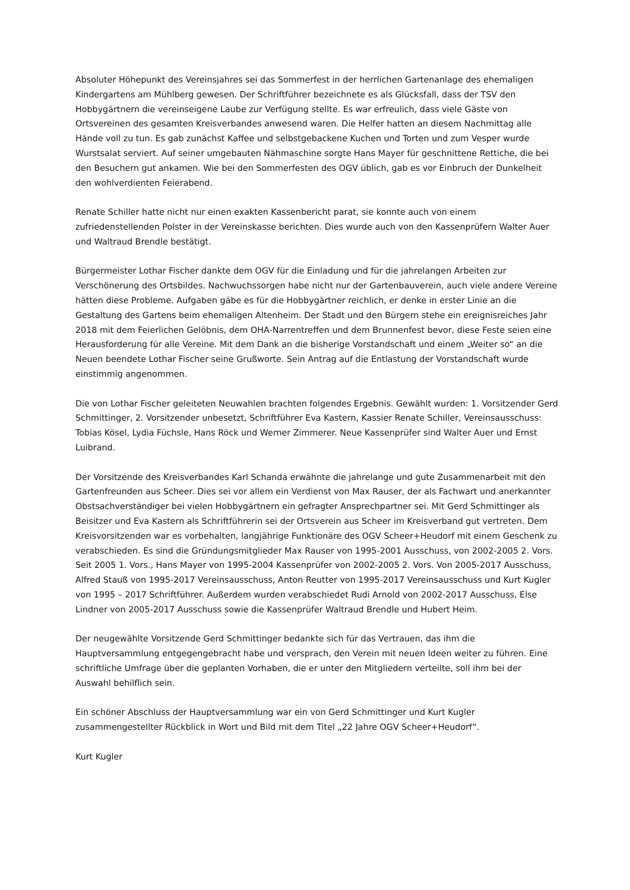Absoluter Höhepunkt des Vereinsjahres sei das Sommerfest in der herrlichen Gartenanlage des ehemaligen Kindergartens am Mühlberg gewesen. Der Schriftführer bezeichnete es als Glücksfall, dass der TSV den Hobbygärtnern die vereinseigene Laube zur Verfügung stellte. Es war erfreulich, dass viele Gäste von Ortsvereinen des gesamten Kreisverbandes anwesend waren. Die Helfer hatten an diesem Nachmittag alle Hände voll zu tun. Es gab zunächst Kaffee und selbstgebackene Kuchen und Torten und zum Vesper wurde Wurstsalat serviert. Auf seiner umgebauten Nähmaschine sorgte Hans Mayer für geschnittene Rettiche, die bei den Besuchern gut ankamen. Wie bei den Sommerfesten des OGV üblich, gab es vor Einbruch der Dunkelheit den wohlverdienten Feierabend.
Renate Schiller hatte nicht nur einen exakten Kassenbericht parat, sie konnte auch von einem zufriedenstellenden Polster in der Vereinskasse berichten. Dies wurde auch von den Kassenprüfern Walter Auer und Waltraud Brendle bestätigt.
Bürgermeister Lothar Fischer dankte dem OGV für die Einladung und für die jahrelangen Arbeiten zur Verschönerung des Ortsbildes. Nachwuchssorgen habe nicht nur der Gartenbauverein, auch viele andere Vereine hätten diese Probleme. Aufgaben gäbe es für die Hobbygärtner reichlich, er denke in erster Linie an die Gestaltung des Gartens beim ehemaligen Altenheim. Der Stadt und den Bürgern stehe ein ereignisreiches Jahr 2018 mit dem Feierlichen Gelöbnis, dem OHA-Narrentreffen und dem Brunnenfest bevor, diese Feste seien eine Herausforderung für alle Vereine. Mit dem Dank an die bisherige Vorstandschaft und einem „Weiter so“ an die Neuen beendete Lothar Fischer seine Grußworte. Sein Antrag auf die Entlastung der Vorstandschaft wurde einstimmig angenommen.
Die von Lothar Fischer geleiteten Neuwahlen brachten folgendes Ergebnis. Gewählt wurden: 1. Vorsitzender Gerd Schmittinger, 2. Vorsitzender unbesetzt, Schriftführer Eva Kastern, Kassier Renate Schiller, Vereinsausschuss: Tobias Kösel, Lydia Füchsle, Hans Röck und Werner Zimmerer. Neue Kassenprüfer sind Walter Auer und Ernst Luibrand.
Der Vorsitzende des Kreisverbandes Karl Schanda erwähnte die jahrelange und gute Zusammenarbeit mit den Gartenfreunden aus Scheer. Dies sei vor allem ein Verdienst von Max Rauser, der als Fachwart und anerkannter Obstsachverständiger bei vielen Hobbygärtnern ein gefragter Ansprechpartner sei. Mit Gerd Schmittinger als Beisitzer und Eva Kastern als Schriftführerin sei der Ortsverein aus Scheer im Kreisverband gut vertreten. Dem Kreisvorsitzenden war es vorbehalten, langjährige Funktionäre des OGV Scheer+Heudorf mit einem Geschenk zu verabschieden. Es sind die Gründungsmitglieder Max Rauser von 1995-2001 Ausschuss, von 2002-2005 2. Vors. Seit 2005 1. Vors., Hans Mayer von 1995-2004 Kassenprüfer von 2002-2005 2. Vors. Von 2005-2017 Ausschuss, Alfred Stauß von 1995-2017 Vereinsausschuss, Anton Reutter von 1995-2017 Vereinsausschuss und Kurt Kugler von 1995 – 2017 Schriftführer. Außerdem wurden verabschiedet Rudi Arnold von 2002-2017 Ausschuss, Else Lindner von 2005-2017 Ausschuss sowie die Kassenprüfer Waltraud Brendle und Hubert Heim.
Der neugewählte Vorsitzende Gerd Schmittinger bedankte sich für das Vertrauen, das ihm die Hauptversammlung entgegengebracht habe und versprach, den Verein mit neuen Ideen weiter zu führen. Eine schriftliche Umfrage über die geplanten Vorhaben, die er unter den Mitgliedern verteilte, soll ihm bei der Auswahl behilflich sein.
Ein schöner Abschluss der Hauptversammlung war ein von Gerd Schmittinger und Kurt Kugler zusammengestellter Rückblick in Wort und Bild mit dem Titel „22 Jahre OGV Scheer+Heudorf“.
Kurt Kugler